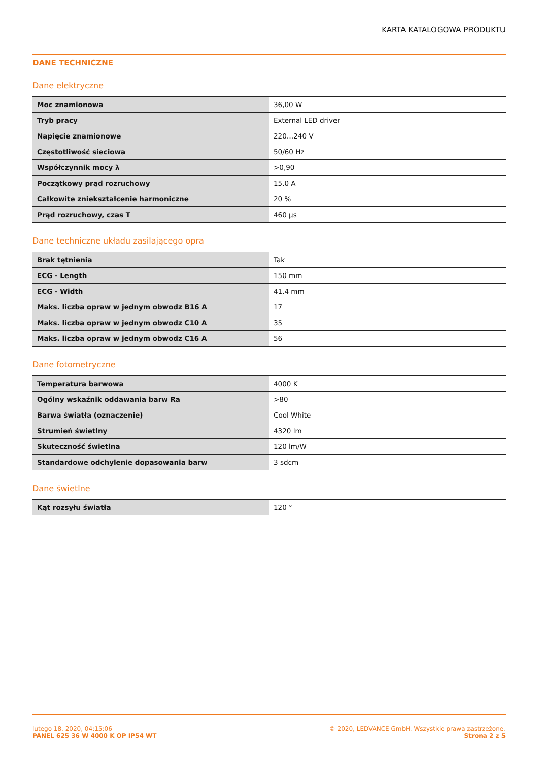KARTA KATALOGOWA PRODUKTU
DANE TECHNICZNE
Dane elektryczne
| Moc znamionowa | 36,00 W |
| Tryb pracy | External LED driver |
| Napięcie znamionowe | 220…240 V |
| Częstotliwość sieciowa | 50/60 Hz |
| Współczynnik mocy λ | >0,90 |
| Początkowy prąd rozruchowy | 15.0 A |
| Całkowite zniekształcenie harmoniczne | 20 % |
| Prąd rozruchowy, czas T | 460 µs |
Dane techniczne układu zasilającego opra
| Brak tętnienia | Tak |
| ECG - Length | 150 mm |
| ECG - Width | 41.4 mm |
| Maks. liczba opraw w jednym obwodz B16 A | 17 |
| Maks. liczba opraw w jednym obwodz C10 A | 35 |
| Maks. liczba opraw w jednym obwodz C16 A | 56 |
Dane fotometryczne
| Temperatura barwowa | 4000 K |
| Ogólny wskaźnik oddawania barw Ra | >80 |
| Barwa światła (oznaczenie) | Cool White |
| Strumień świetlny | 4320 lm |
| Skuteczność świetlna | 120 lm/W |
| Standardowe odchylenie dopasowania barw | 3 sdcm |
Dane świetlne
| Kąt rozsyłu światła | 120 ° |
lutego 18, 2020, 04:15:06
PANEL 625 36 W 4000 K OP IP54 WT
© 2020, LEDVANCE GmbH. Wszystkie prawa zastrzeżone.
Strona 2 z 5